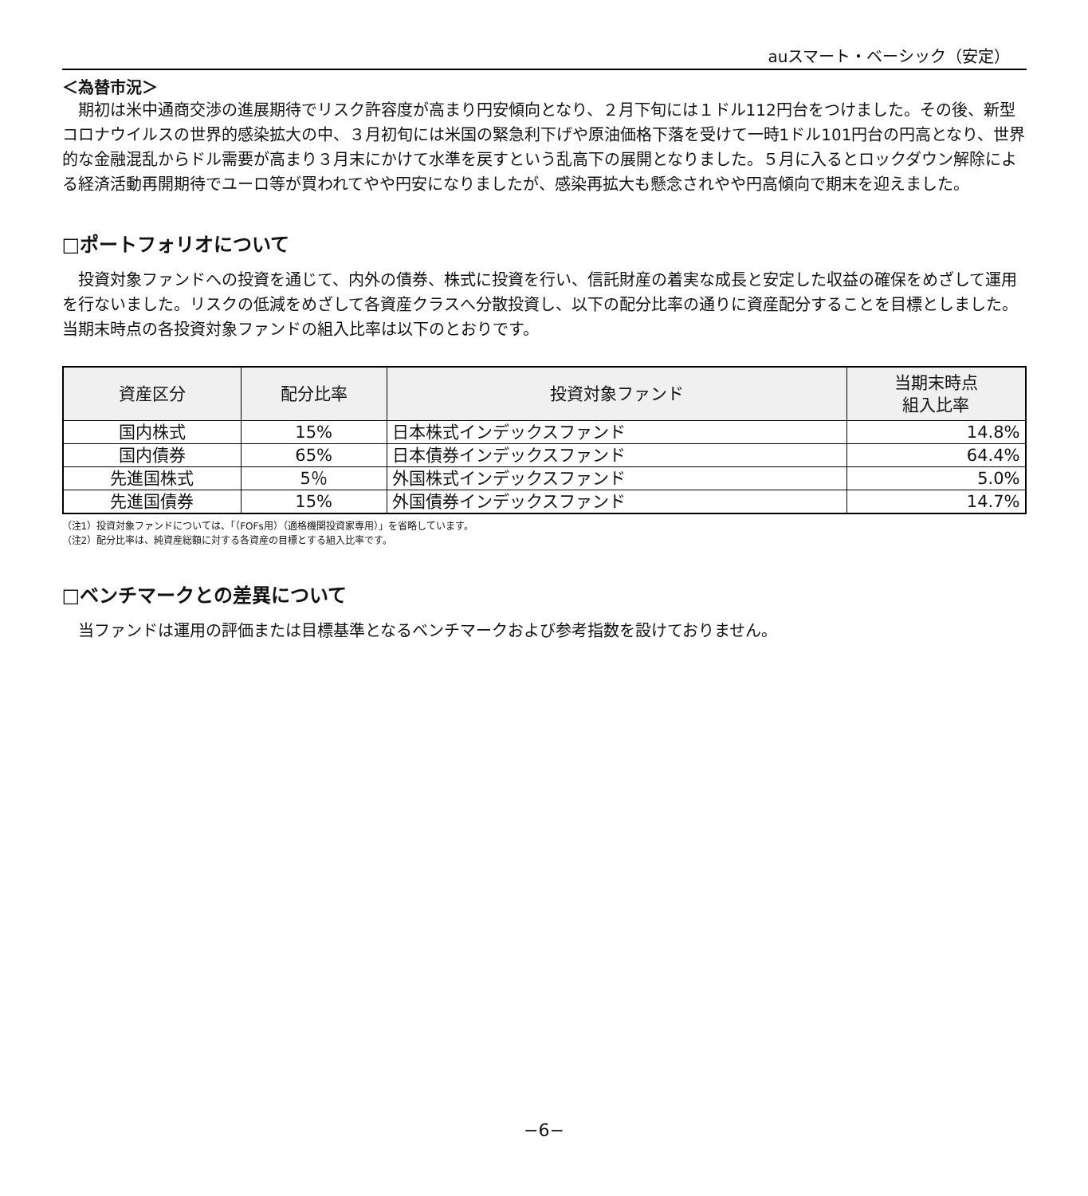auスマート・ベーシック（安定）
＜為替市況＞
期初は米中通商交渉の進展期待でリスク許容度が高まり円安傾向となり、２月下旬には１ドル112円台をつけました。その後、新型コロナウイルスの世界的感染拡大の中、３月初旬には米国の緊急利下げや原油価格下落を受けて一時1ドル101円台の円高となり、世界的な金融混乱からドル需要が高まり３月末にかけて水準を戻すという乱高下の展開となりました。５月に入るとロックダウン解除による経済活動再開期待でユーロ等が買われてやや円安になりましたが、感染再拡大も懸念されやや円高傾向で期末を迎えました。
□ポートフォリオについて
投資対象ファンドへの投資を通じて、内外の債券、株式に投資を行い、信託財産の着実な成長と安定した収益の確保をめざして運用を行ないました。リスクの低減をめざして各資産クラスへ分散投資し、以下の配分比率の通りに資産配分することを目標としました。当期末時点の各投資対象ファンドの組入比率は以下のとおりです。
| 資産区分 | 配分比率 | 投資対象ファンド | 当期末時点 組入比率 |
| --- | --- | --- | --- |
| 国内株式 | 15% | 日本株式インデックスファンド | 14.8% |
| 国内債券 | 65% | 日本債券インデックスファンド | 64.4% |
| 先進国株式 | 5％ | 外国株式インデックスファンド | 5.0% |
| 先進国債券 | 15% | 外国債券インデックスファンド | 14.7% |
（注1）投資対象ファンドについては、「（FOFs用）（適格機関投資家専用）」を省略しています。
（注2）配分比率は、純資産総額に対する各資産の目標とする組入比率です。
□ベンチマークとの差異について
当ファンドは運用の評価または目標基準となるベンチマークおよび参考指数を設けておりません。
−6−